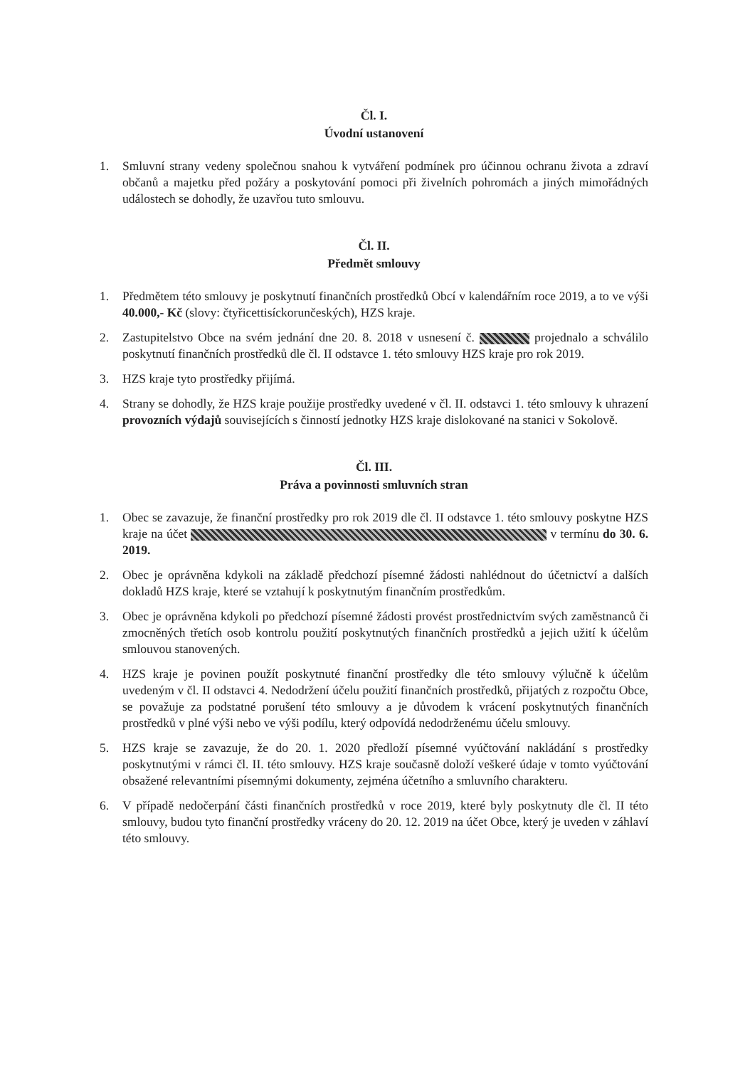Čl. I.
Úvodní ustanovení
1. Smluvní strany vedeny společnou snahou k vytváření podmínek pro účinnou ochranu života a zdraví občanů a majetku před požáry a poskytování pomoci při živelních pohromách a jiných mimořádných událostech se dohodly, že uzavřou tuto smlouvu.
Čl. II.
Předmět smlouvy
1. Předmětem této smlouvy je poskytnutí finančních prostředků Obcí v kalendářním roce 2019, a to ve výši 40.000,- Kč (slovy: čtyřicettisíckorunčeských), HZS kraje.
2. Zastupitelstvo Obce na svém jednání dne 20. 8. 2018 v usnesení č. projednalo a schválilo poskytnutí finančních prostředků dle čl. II odstavce 1. této smlouvy HZS kraje pro rok 2019.
3. HZS kraje tyto prostředky přijímá.
4. Strany se dohodly, že HZS kraje použije prostředky uvedené v čl. II. odstavci 1. této smlouvy k uhrazení provozních výdajů souvisejících s činností jednotky HZS kraje dislokované na stanici v Sokolově.
Čl. III.
Práva a povinnosti smluvních stran
1. Obec se zavazuje, že finanční prostředky pro rok 2019 dle čl. II odstavce 1. této smlouvy poskytne HZS kraje na účet v termínu do 30. 6. 2019.
2. Obec je oprávněna kdykoli na základě předchozí písemné žádosti nahlédnout do účetnictví a dalších dokladů HZS kraje, které se vztahují k poskytnutým finančním prostředkům.
3. Obec je oprávněna kdykoli po předchozí písemné žádosti provést prostřednictvím svých zaměstnanců či zmocněných třetích osob kontrolu použití poskytnutých finančních prostředků a jejich užití k účelům smlouvou stanovených.
4. HZS kraje je povinen použít poskytnuté finanční prostředky dle této smlouvy výlučně k účelům uvedeným v čl. II odstavci 4. Nedodržení účelu použití finančních prostředků, přijatých z rozpočtu Obce, se považuje za podstatné porušení této smlouvy a je důvodem k vrácení poskytnutých finančních prostředků v plné výši nebo ve výši podílu, který odpovídá nedodrženému účelu smlouvy.
5. HZS kraje se zavazuje, že do 20. 1. 2020 předloží písemné vyúčtování nakládání s prostředky poskytnutými v rámci čl. II. této smlouvy. HZS kraje současně doloží veškeré údaje v tomto vyúčtování obsažené relevantními písemnými dokumenty, zejména účetního a smluvního charakteru.
6. V případě nedočerpání části finančních prostředků v roce 2019, které byly poskytnuty dle čl. II této smlouvy, budou tyto finanční prostředky vráceny do 20. 12. 2019 na účet Obce, který je uveden v záhlaví této smlouvy.